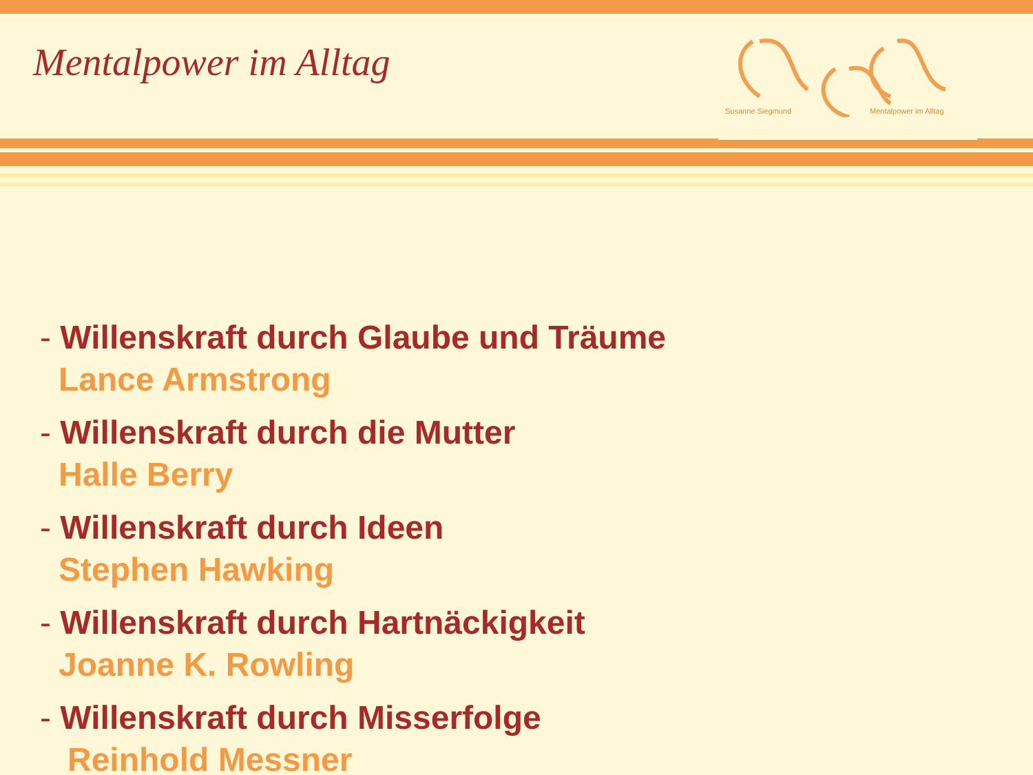Susanne Siegmund Mentalpower im Alltag
Mentalpower im Alltag
- Willenskraft durch Glaube und Träume
Lance Armstrong
- Willenskraft durch die Mutter
Halle Berry
- Willenskraft durch Ideen
Stephen Hawking
- Willenskraft durch Hartnäckigkeit
Joanne K. Rowling
- Willenskraft durch Misserfolge
Reinhold Messner